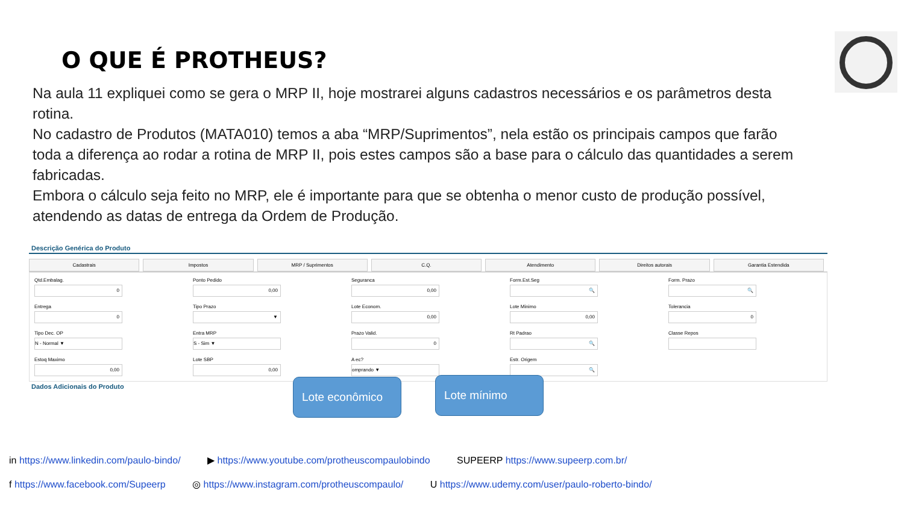O QUE É PROTHEUS?
Na aula 11 expliquei como se gera o MRP II, hoje mostrarei alguns cadastros necessários e os parâmetros desta rotina.
No cadastro de Produtos (MATA010) temos a aba “MRP/Suprimentos”, nela estão os principais campos que farão toda a diferença ao rodar a rotina de MRP II, pois estes campos são a base para o cálculo das quantidades a serem fabricadas.
Embora o cálculo seja feito no MRP, ele é importante para que se obtenha o menor custo de produção possível, atendendo as datas de entrega da Ordem de Produção.
Descrição Genérica do Produto
Cadastrais Impostos MRP / Suprimentos C.Q. Atendimento Direitos autorais Garantia Estendida
Qtd.Embalag.
0
Ponto Pedido
0,00
Seguranca
0,00
Form.Est.Seg
🔍
Form. Prazo
🔍
Entrega
0
Tipo Prazo
▼
Lote Econom.
0,00
Lote Minimo
0,00
Tolerancia
0
Tipo Dec. OP
N - Normal ▼
Entra MRP
S - Sim ▼
Prazo Valid.
0
Rt Padrao
🔍
Classe Repos
Estoq Maximo
0,00
Lote SBP
0,00
A ec?
omprando ▼
Estr. Origem
🔍
Dados Adicionais do Produto
Lote econômico
Lote mínimo
in https://www.linkedin.com/paulo-bindo/ ▶ https://www.youtube.com/protheuscompaulobindo SUPEERP https://www.supeerp.com.br/
f https://www.facebook.com/Supeerp ◎ https://www.instagram.com/protheuscompaulo/ U https://www.udemy.com/user/paulo-roberto-bindo/